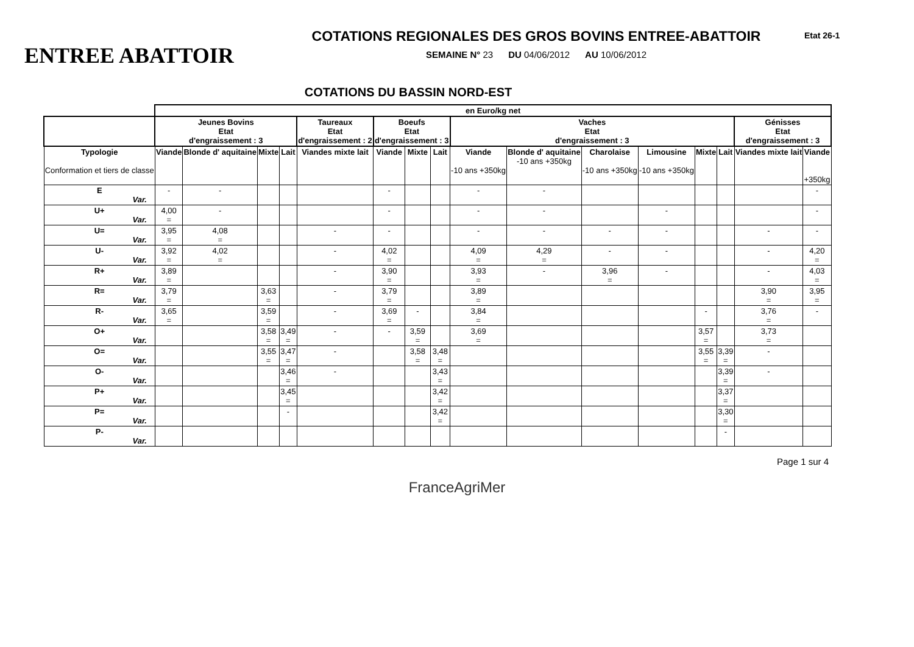ENTREE ABATTOIR
COTATIONS REGIONALES DES GROS BOVINS ENTREE-ABATTOIR
SEMAINE N° 23 DU 04/06/2012 AU 10/06/2012
Etat 26-1
COTATIONS DU BASSIN NORD-EST
| | en Euro/kg net | | | | | | | | | | | | | | | |
| | Jeunes Bovins Etat d'engraissement : 3 | | | | Taureaux Etat d'engraissement : 2 | Boeufs Etat d'engraissement : 3 | | | Vaches Etat d'engraissement : 3 | | | | | | Génisses Etat d'engraissement : 3 | |
| Typologie Conformation et tiers de classe | Viande | Blonde d' aquitaine | Mixte | Lait | Viandes mixte lait | Viande | Mixte | Lait | Viande -10 ans +350kg | Blonde d' aquitaine -10 ans +350kg | Charolaise -10 ans +350kg | Limousine -10 ans +350kg | Mixte | Lait | Viandes mixte lait | Viande +350kg |
| E Var. | - | - | | | | - | | | - | - | | | | | | - |
| U+ Var. | 4,00 = | - | | | | - | | | - | - | | - | | | | - |
| U= Var. | 3,95 = | 4,08 = | | | - | - | | | - | - | - | - | | | - | - |
| U- Var. | 3,92 = | 4,02 = | | | - | 4,02 = | | | 4,09 = | 4,29 = | - | - | | | - | 4,20 = |
| R+ Var. | 3,89 = | | | | - | 3,90 = | | | 3,93 = | - | 3,96 = | - | | | - | 4,03 = |
| R= Var. | 3,79 = | | 3,63 = | | - | 3,79 = | | | 3,89 = | | | | | | 3,90 = | 3,95 = |
| R- Var. | 3,65 = | | 3,59 = | | - | 3,69 = | - | | 3,84 = | | | | - | | 3,76 = | - |
| O+ Var. | | | 3,58 = | 3,49 = | - | - | 3,59 = | | 3,69 = | | | | 3,57 = | | 3,73 = | |
| O= Var. | | | 3,55 = | 3,47 = | - | | 3,58 = | 3,48 = | | | | | 3,55 = | 3,39 = | - | |
| O- Var. | | | | 3,46 = | - | | | 3,43 = | | | | | | 3,39 = | - | |
| P+ Var. | | | | 3,45 = | | | | 3,42 = | | | | | | 3,37 = | | |
| P= Var. | | | | - | | | | 3,42 = | | | | | | 3,30 = | | |
| P- Var. | | | | | | | | | | | | | | - | | |
Page 1 sur 4
FranceAgriMer